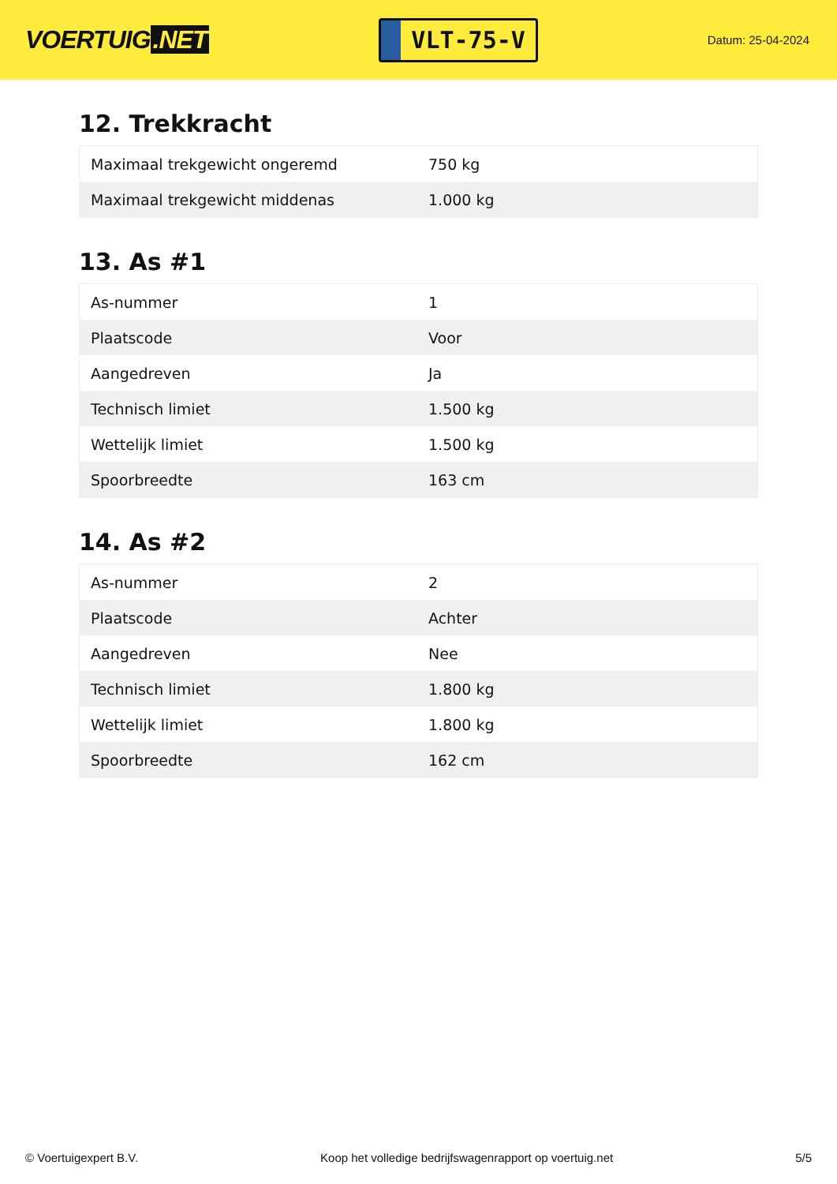VOERTUIG.NET
VLT-75-V
Datum: 25-04-2024
12. Trekkracht
| Maximaal trekgewicht ongeremd | 750 kg |
| Maximaal trekgewicht middenas | 1.000 kg |
13. As #1
| As-nummer | 1 |
| Plaatscode | Voor |
| Aangedreven | Ja |
| Technisch limiet | 1.500 kg |
| Wettelijk limiet | 1.500 kg |
| Spoorbreedte | 163 cm |
14. As #2
| As-nummer | 2 |
| Plaatscode | Achter |
| Aangedreven | Nee |
| Technisch limiet | 1.800 kg |
| Wettelijk limiet | 1.800 kg |
| Spoorbreedte | 162 cm |
© Voertuigexpert B.V. Koop het volledige bedrijfswagenrapport op voertuig.net 5/5